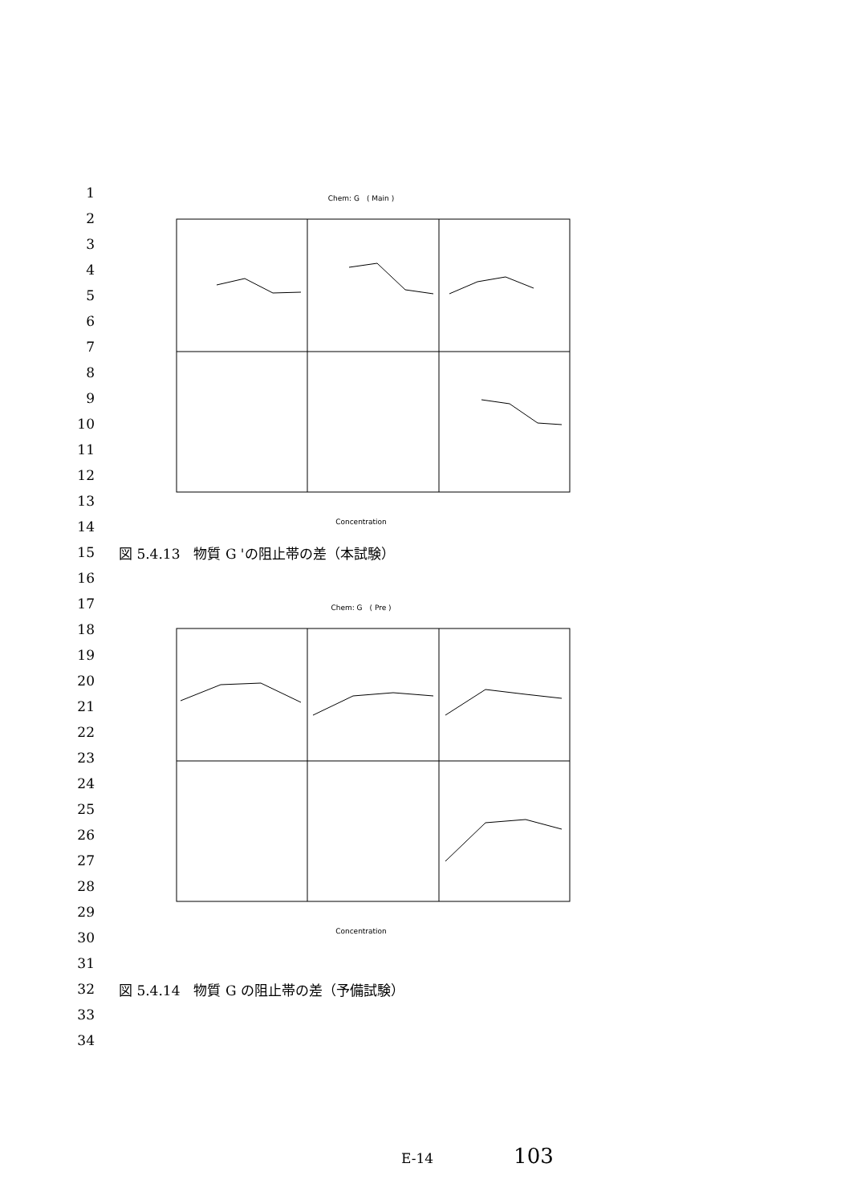1
2
3
4
5
6
7
8
9
10
11
12
13
14
15 図 5.4.13　物質 G 'の阻止帯の差（本試験）
16
17
18
19
20
21
22
23
24
25
26
27
28
29
30
31
32 図 5.4.14　物質 G の阻止帯の差（予備試験）
33
34
Chem: G　( Main )
Concentration
Chem: G　( Pre )
Concentration
E-14 103